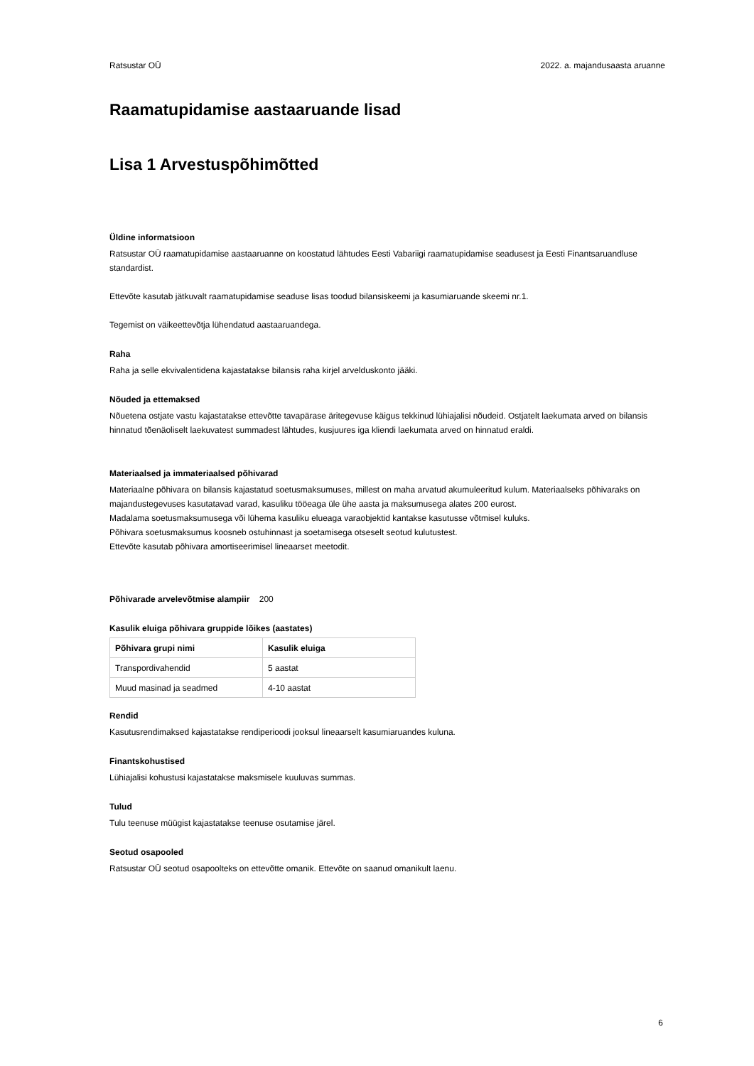Ratsustar OÜ 2022. a. majandusaasta aruanne
Raamatupidamise aastaaruande lisad
Lisa 1 Arvestuspõhimõtted
Üldine informatsioon
Ratsustar OÜ raamatupidamise aastaaruanne on koostatud lähtudes Eesti Vabariigi raamatupidamise seadusest ja Eesti Finantsaruandluse standardist.
Ettevõte kasutab jätkuvalt raamatupidamise seaduse lisas toodud bilansiskeemi ja kasumiaruande skeemi nr.1.
Tegemist on väikeettevõtja lühendatud aastaaruandega.
Raha
Raha ja selle ekvivalentidena kajastatakse bilansis raha kirjel arvelduskonto jääki.
Nõuded ja ettemaksed
Nõuetena ostjate vastu kajastatakse ettevõtte tavapärase äritegevuse käigus tekkinud lühiajalisi nõudeid. Ostjatelt laekumata arved on bilansis hinnatud tõenäoliselt laekuvatest summadest lähtudes, kusjuures iga kliendi laekumata arved on hinnatud eraldi.
Materiaalsed ja immateriaalsed põhivarad
Materiaalne põhivara on bilansis kajastatud soetusmaksumuses, millest on maha arvatud akumuleeritud kulum. Materiaalseks põhivaraks on majandustegevuses kasutatavad varad, kasuliku tööeaga üle ühe aasta ja maksumusega alates 200 eurost.
Madalama soetusmaksumusega või lühema kasuliku elueaga varaobjektid kantakse kasutusse võtmisel kuluks.
Põhivara soetusmaksumus koosneb ostuhinnast ja soetamisega otseselt seotud kulutustest.
Ettevõte kasutab põhivara amortiseerimisel lineaarset meetodit.
Põhivarade arvelevõtmise alampiir 200
Kasulik eluiga põhivara gruppide lõikes (aastates)
| Põhivara grupi nimi | Kasulik eluiga |
| --- | --- |
| Transpordivahendid | 5 aastat |
| Muud masinad ja seadmed | 4-10 aastat |
Rendid
Kasutusrendimaksed kajastatakse rendiperioodi jooksul lineaarselt kasumiaruandes kuluna.
Finantskohustised
Lühiajalisi kohustusi kajastatakse maksmisele kuuluvas summas.
Tulud
Tulu teenuse müügist kajastatakse teenuse osutamise järel.
Seotud osapooled
Ratsustar OÜ seotud osapoolteks on ettevõtte omanik. Ettevõte on saanud omanikult laenu.
6